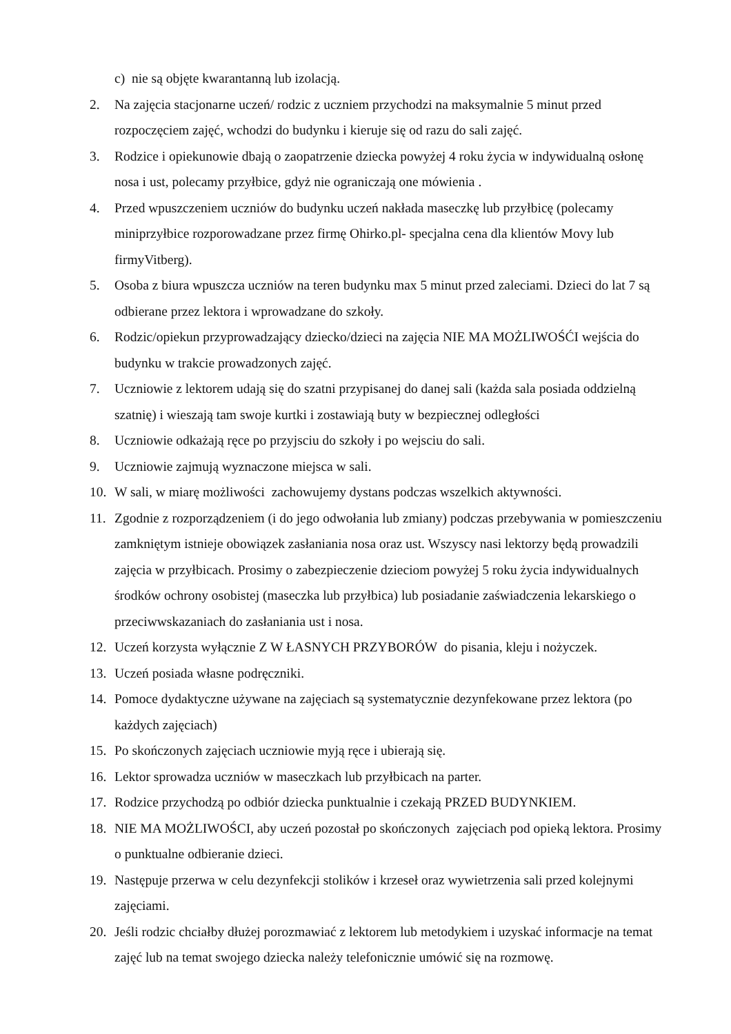c) nie są objęte kwarantanną lub izolacją.
2. Na zajęcia stacjonarne uczeń/ rodzic z uczniem przychodzi na maksymalnie 5 minut przed rozpoczęciem zajęć, wchodzi do budynku i kieruje się od razu do sali zajęć.
3. Rodzice i opiekunowie dbają o zaopatrzenie dziecka powyżej 4 roku życia w indywidualną osłonę nosa i ust, polecamy przyłbice, gdyż nie ograniczają one mówienia .
4. Przed wpuszczeniem uczniów do budynku uczeń nakłada maseczkę lub przyłbicę (polecamy miniprzyłbice rozporowadzane przez firmę Ohirko.pl- specjalna cena dla klientów Movy lub firmyVitberg).
5. Osoba z biura wpuszcza uczniów na teren budynku max 5 minut przed zaleciami. Dzieci do lat 7 są odbierane przez lektora i wprowadzane do szkoły.
6. Rodzic/opiekun przyprowadzający dziecko/dzieci na zajęcia NIE MA MOŻLIWOŚĆI wejścia do budynku w trakcie prowadzonych zajęć.
7. Uczniowie z lektorem udają się do szatni przypisanej do danej sali (każda sala posiada oddzielną szatnię) i wieszają tam swoje kurtki i zostawiają buty w bezpiecznej odległości
8. Uczniowie odkażają ręce po przyjsciu do szkoły i po wejsciu do sali.
9. Uczniowie zajmują wyznaczone miejsca w sali.
10. W sali, w miarę możliwości zachowujemy dystans podczas wszelkich aktywności.
11. Zgodnie z rozporządzeniem (i do jego odwołania lub zmiany) podczas przebywania w pomieszczeniu zamkniętym istnieje obowiązek zasłaniania nosa oraz ust. Wszyscy nasi lektorzy będą prowadzili zajęcia w przyłbicach. Prosimy o zabezpieczenie dzieciom powyżej 5 roku życia indywidualnych środków ochrony osobistej (maseczka lub przyłbica) lub posiadanie zaświadczenia lekarskiego o przeciwwskazaniach do zasłaniania ust i nosa.
12. Uczeń korzysta wyłącznie Z W ŁASNYCH PRZYBORÓW do pisania, kleju i nożyczek.
13. Uczeń posiada własne podręczniki.
14. Pomoce dydaktyczne używane na zajęciach są systematycznie dezynfekowane przez lektora (po każdych zajęciach)
15. Po skończonych zajęciach uczniowie myją ręce i ubierają się.
16. Lektor sprowadza uczniów w maseczkach lub przyłbicach na parter.
17. Rodzice przychodzą po odbiór dziecka punktualnie i czekają PRZED BUDYNKIEM.
18. NIE MA MOŻLIWOŚCI, aby uczeń pozostał po skończonych zajęciach pod opieką lektora. Prosimy o punktualne odbieranie dzieci.
19. Następuje przerwa w celu dezynfekcji stolików i krzeseł oraz wywietrzenia sali przed kolejnymi zajęciami.
20. Jeśli rodzic chciałby dłużej porozmawiać z lektorem lub metodykiem i uzyskać informacje na temat zajęć lub na temat swojego dziecka należy telefonicznie umówić się na rozmowę.